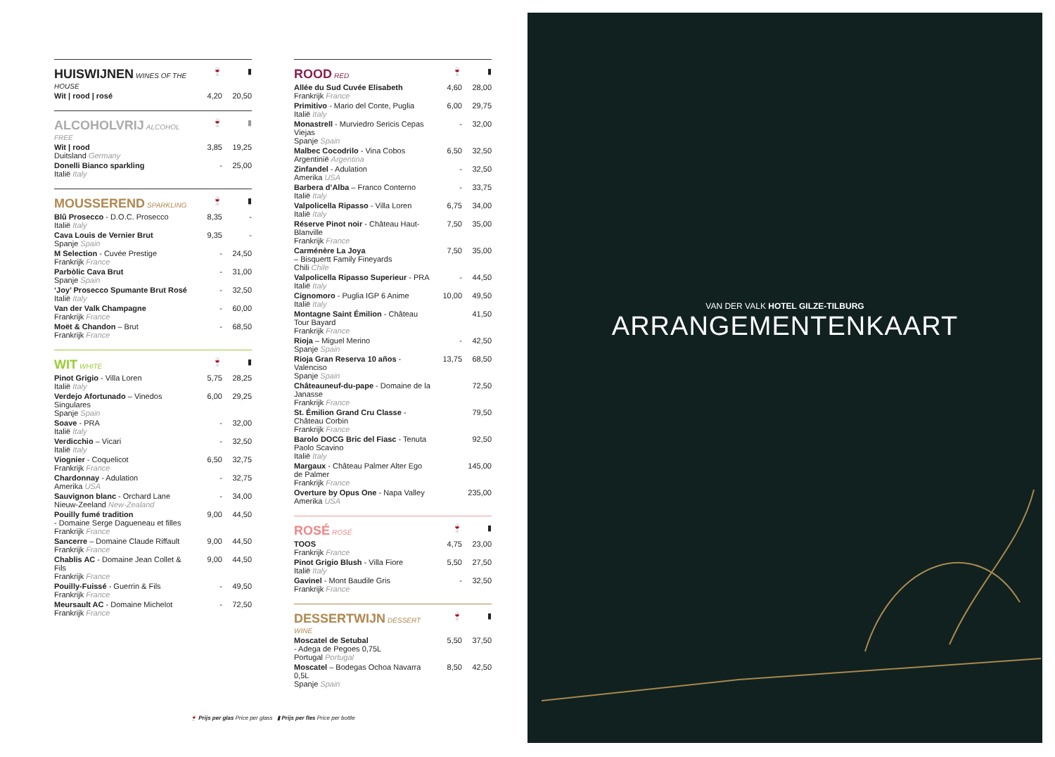| HUISWIJNEN WINES OF THE HOUSE | 🍷 | ▮ |
| --- | --- | --- |
| Wit / rood / rosé | 4,20 | 20,50 |
| ALCOHOLVRIJ ALCOHOL FREE | 🍷 | ▮ |
| --- | --- | --- |
| Wit / rood Duitsland Germany | 3,85 | 19,25 |
| Donelli Bianco sparkling Italië Italy | - | 25,00 |
| MOUSSEREND SPARKLING | 🍷 | ▮ |
| --- | --- | --- |
| Blû Prosecco - D.O.C. Prosecco Italië Italy | 8,35 | - |
| Cava Louis de Vernier Brut Spanje Spain | 9,35 | - |
| M Selection - Cuvée Prestige Frankrijk France | - | 24,50 |
| Parbòlic Cava Brut Spanje Spain | - | 31,00 |
| ‘Joy’ Prosecco Spumante Brut Rosé Italië Italy | - | 32,50 |
| Van der Valk Champagne Frankrijk France | - | 60,00 |
| Moët & Chandon – Brut Frankrijk France | - | 68,50 |
| WIT WHITE | 🍷 | ▮ |
| --- | --- | --- |
| Pinot Grigio - Villa Loren Italië Italy | 5,75 | 28,25 |
| Verdejo Afortunado – Vinedos Singulares Spanje Spain | 6,00 | 29,25 |
| Soave - PRA Italië Italy | - | 32,00 |
| Verdicchio – Vicari Italië Italy | - | 32,50 |
| Viognier - Coquelicot Frankrijk France | 6,50 | 32,75 |
| Chardonnay - Adulation Amerika USA | - | 32,75 |
| Sauvignon blanc - Orchard Lane Nieuw-Zeeland New-Zealand | - | 34,00 |
| Pouilly fumé tradition - Domaine Serge Dagueneau et filles Frankrijk France | 9,00 | 44,50 |
| Sancerre – Domaine Claude Riffault Frankrijk France | 9,00 | 44,50 |
| Chablis AC - Domaine Jean Collet & Fils Frankrijk France | 9,00 | 44,50 |
| Pouilly-Fuissé - Guerrin & Fils Frankrijk France | - | 49,50 |
| Meursault AC - Domaine Michelot Frankrijk France | - | 72,50 |
| ROOD RED | 🍷 | ▮ |
| --- | --- | --- |
| Allée du Sud Cuvée Elisabeth Frankrijk France | 4,60 | 28,00 |
| Primitivo - Mario del Conte, Puglia Italië Italy | 6,00 | 29,75 |
| Monastrell - Murviedro Sericis Cepas Viejas Spanje Spain | - | 32,00 |
| Malbec Cocodrilo - Vina Cobos Argentinië Argentina | 6,50 | 32,50 |
| Zinfandel - Adulation Amerika USA | - | 32,50 |
| Barbera d’Alba – Franco Conterno Italië Italy | - | 33,75 |
| Valpolicella Ripasso - Villa Loren Italië Italy | 6,75 | 34,00 |
| Réserve Pinot noir - Château Haut-Blanville Frankrijk France | 7,50 | 35,00 |
| Carménère La Joya – Bisquertt Family Fineyards Chili Chile | 7,50 | 35,00 |
| Valpolicella Ripasso Superieur - PRA Italië Italy | - | 44,50 |
| Cignomoro - Puglia IGP 6 Anime Italië Italy | 10,00 | 49,50 |
| Montagne Saint Émilion - Château Tour Bayard Frankrijk France | | 41,50 |
| Rioja – Miguel Merino Spanje Spain | - | 42,50 |
| Rioja Gran Reserva 10 años - Valenciso Spanje Spain | 13,75 | 68,50 |
| Châteauneuf-du-pape - Domaine de la Janasse Frankrijk France | | 72,50 |
| St. Émilion Grand Cru Classe - Château Corbin Frankrijk France | | 79,50 |
| Barolo DOCG Bric del Fiasc - Tenuta Paolo Scavino Italië Italy | | 92,50 |
| Margaux - Château Palmer Alter Ego de Palmer Frankrijk France | | 145,00 |
| Overture by Opus One - Napa Valley Amerika USA | | 235,00 |
| ROSÉ ROSÉ | 🍷 | ▮ |
| --- | --- | --- |
| TOOS Frankrijk France | 4,75 | 23,00 |
| Pinot Grigio Blush - Villa Fiore Italië Italy | 5,50 | 27,50 |
| Gavinel - Mont Baudile Gris Frankrijk France | - | 32,50 |
| DESSERTWIJN DESSERT WINE | 🍷 | ▮ |
| --- | --- | --- |
| Moscatel de Setubal - Adega de Pegoes 0,75L Portugal Portugal | 5,50 | 37,50 |
| Moscatel – Bodegas Ochoa Navarra 0,5L Spanje Spain | 8,50 | 42,50 |
🍷 Prijs per glas Price per glass ▮ Prijs per fles Price per bottle
VAN DER VALK HOTEL GILZE-TILBURG
ARRANGEMENTENKAART